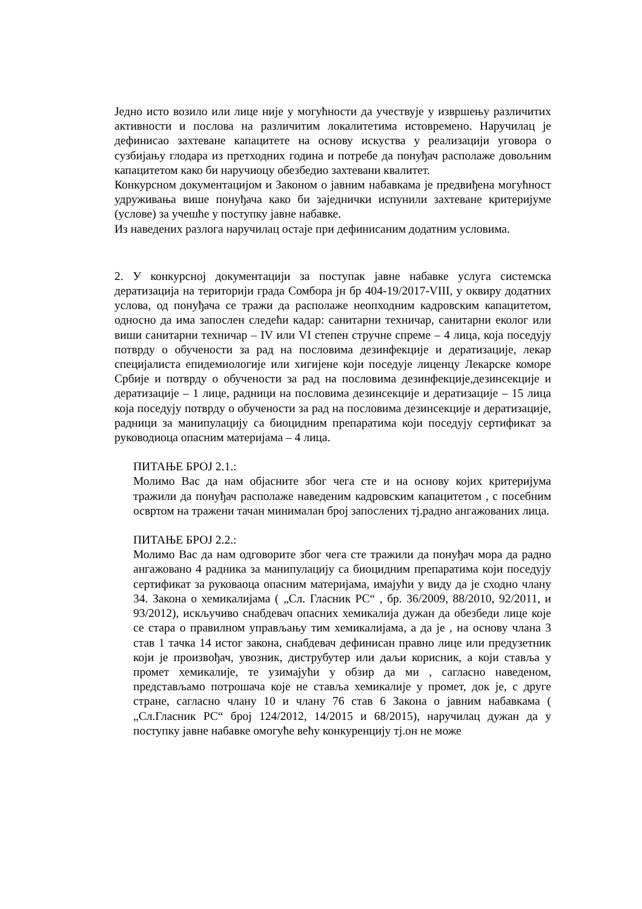Једно исто возило или лице није у могућности да учествује у извршењу различитих активности и послова на различитим локалитетима истовремено. Наручилац је дефинисао захтеване капацитете на основу искуства у реализацији уговора о сузбијању глодара из претходних година и потребе да понуђач располаже довољним капацитетом како би наручиоцу обезбедио захтевани квалитет.
Конкурсном документацијом и Законом о јавним набавкама је предвиђена могућност удруживања више понуђача како би заједнички испунили захтеване критеријуме (услове) за учешће у поступку јавне набавке.
Из наведених разлога наручилац остаје при дефинисаним додатним условима.
2. У конкурсној документацији за поступак јавне набавке услуга системска дератизација на територији града Сомбора јн бр 404-19/2017-VIII, у оквиру додатних услова, од понуђача се тражи да располаже неопходним кадровским капацитетом, односно да има запослен следећи кадар: санитарни техничар, санитарни еколог или виши санитарни техничар – IV или VI степен стручне спреме – 4 лица, која поседују потврду о обучености за рад на пословима дезинфекције и дератизације, лекар специјалиста епидемиологије или хигијене који поседује лиценцу Лекарске коморе Србије и потврду о обучености за рад на пословима дезинфекције,дезинсекције и дератизације – 1 лице, радници на пословима дезинсекције и дератизације – 15 лица која поседују потврду о обучености за рад на пословима дезинсекције и дератизације, радници за манипулацију са биоцидним препаратима који поседују сертификат за руководиоца опасним материјама – 4 лица.
ПИТАЊЕ БРОЈ 2.1.:
Молимо Вас да нам објасните због чега сте и на основу којих критеријума тражили да понуђач располаже наведеним кадровским капацитетом , с посебним освртом на тражени тачан минималан број запослених тј.радно ангажованих лица.
ПИТАЊЕ БРОЈ 2.2.:
Молимо Вас да нам одговорите због чега сте тражили да понуђач мора да радно ангажовано 4 радника за манипулацију са биоцидним препаратима који поседују сертификат за руковаоца опасним материјама, имајући у виду да је сходно члану 34. Закона о хемикалијама ( „Сл. Гласник РС“ , бр. 36/2009, 88/2010, 92/2011, и 93/2012), искључиво снабдевач опасних хемикалија дужан да обезбеди лице које се стара о правилном управљању тим хемикалијама, а да је , на основу члана 3 став 1 тачка 14 истог закона, снабдевач дефинисан правно лице или предузетник који је произвођач, увозник, диструбутер или даљи корисник, а који ставља у промет хемикалије, те узимајући у обзир да ми , сагласно наведеном, представљамо потрошача које не ставља хемикалије у промет, док је, с друге стране, сагласно члану 10 и члану 76 став 6 Закона о јавним набавкама ( „Сл.Гласник РС“ број 124/2012, 14/2015 и 68/2015), наручилац дужан да у поступку јавне набавке омогуће већу конкуренцију тј.он не може